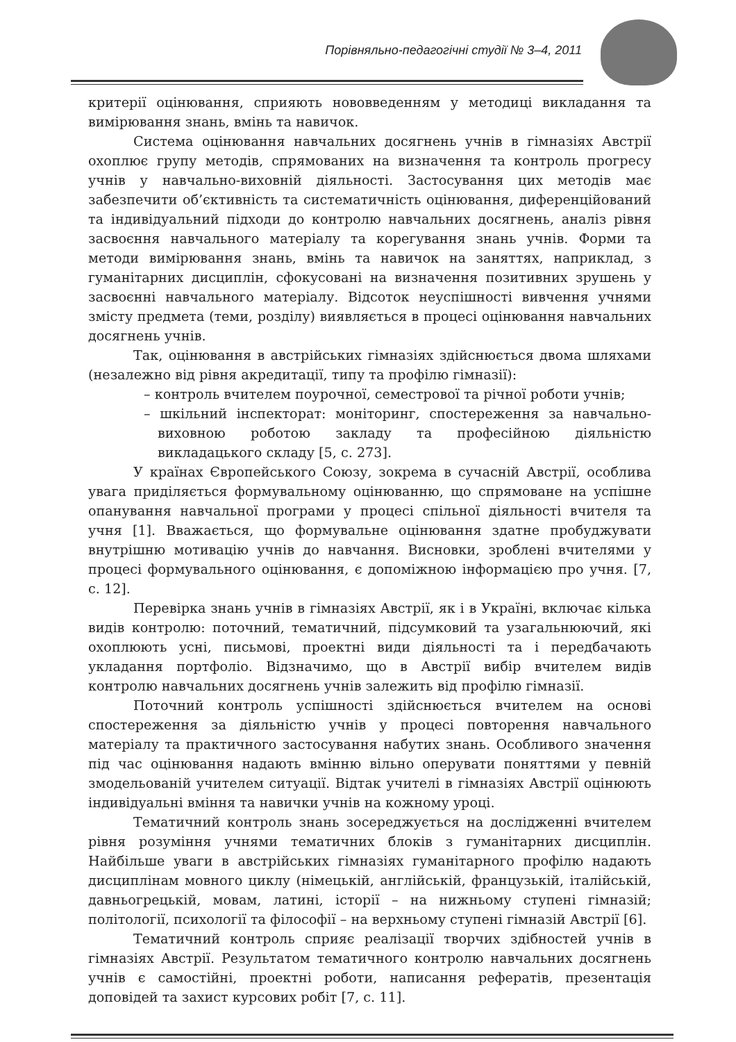Порівняльно-педагогічні студії № 3–4, 2011
критерії оцінювання, сприяють нововведенням у методиці викладання та вимірювання знань, вмінь та навичок.
Система оцінювання навчальних досягнень учнів в гімназіях Австрії охоплює групу методів, спрямованих на визначення та контроль прогресу учнів у навчально-виховній діяльності. Застосування цих методів має забезпечити об’єктивність та систематичність оцінювання, диференційований та індивідуальний підходи до контролю навчальних досягнень, аналіз рівня засвоєння навчального матеріалу та корегування знань учнів. Форми та методи вимірювання знань, вмінь та навичок на заняттях, наприклад, з гуманітарних дисциплін, сфокусовані на визначення позитивних зрушень у засвоєнні навчального матеріалу. Відсоток неуспішності вивчення учнями змісту предмета (теми, розділу) виявляється в процесі оцінювання навчальних досягнень учнів.
Так, оцінювання в австрійських гімназіях здійснюється двома шляхами (незалежно від рівня акредитації, типу та профілю гімназії):
– контроль вчителем поурочної, семестрової та річної роботи учнів;
– шкільний інспекторат: моніторинг, спостереження за навчально-виховною роботою закладу та професійною діяльністю викладацького складу [5, с. 273].
У країнах Європейського Союзу, зокрема в сучасній Австрії, особлива увага приділяється формувальному оцінюванню, що спрямоване на успішне опанування навчальної програми у процесі спільної діяльності вчителя та учня [1]. Вважається, що формувальне оцінювання здатне пробуджувати внутрішню мотивацію учнів до навчання. Висновки, зроблені вчителями у процесі формувального оцінювання, є допоміжною інформацією про учня. [7, с. 12].
Перевірка знань учнів в гімназіях Австрії, як і в Україні, включає кілька видів контролю: поточний, тематичний, підсумковий та узагальнюючий, які охоплюють усні, письмові, проектні види діяльності та і передбачають укладання портфоліо. Відзначимо, що в Австрії вибір вчителем видів контролю навчальних досягнень учнів залежить від профілю гімназії.
Поточний контроль успішності здійснюється вчителем на основі спостереження за діяльністю учнів у процесі повторення навчального матеріалу та практичного застосування набутих знань. Особливого значення під час оцінювання надають вмінню вільно оперувати поняттями у певній змодельованій учителем ситуації. Відтак учителі в гімназіях Австрії оцінюють індивідуальні вміння та навички учнів на кожному уроці.
Тематичний контроль знань зосереджується на дослідженні вчителем рівня розуміння учнями тематичних блоків з гуманітарних дисциплін. Найбільше уваги в австрійських гімназіях гуманітарного профілю надають дисциплінам мовного циклу (німецькій, англійській, французькій, італійській, давньогрецькій, мовам, латині, історії – на нижньому ступені гімназій; політології, психології та філософії – на верхньому ступені гімназій Австрії [6].
Тематичний контроль сприяє реалізації творчих здібностей учнів в гімназіях Австрії. Результатом тематичного контролю навчальних досягнень учнів є самостійні, проектні роботи, написання рефератів, презентація доповідей та захист курсових робіт [7, с. 11].